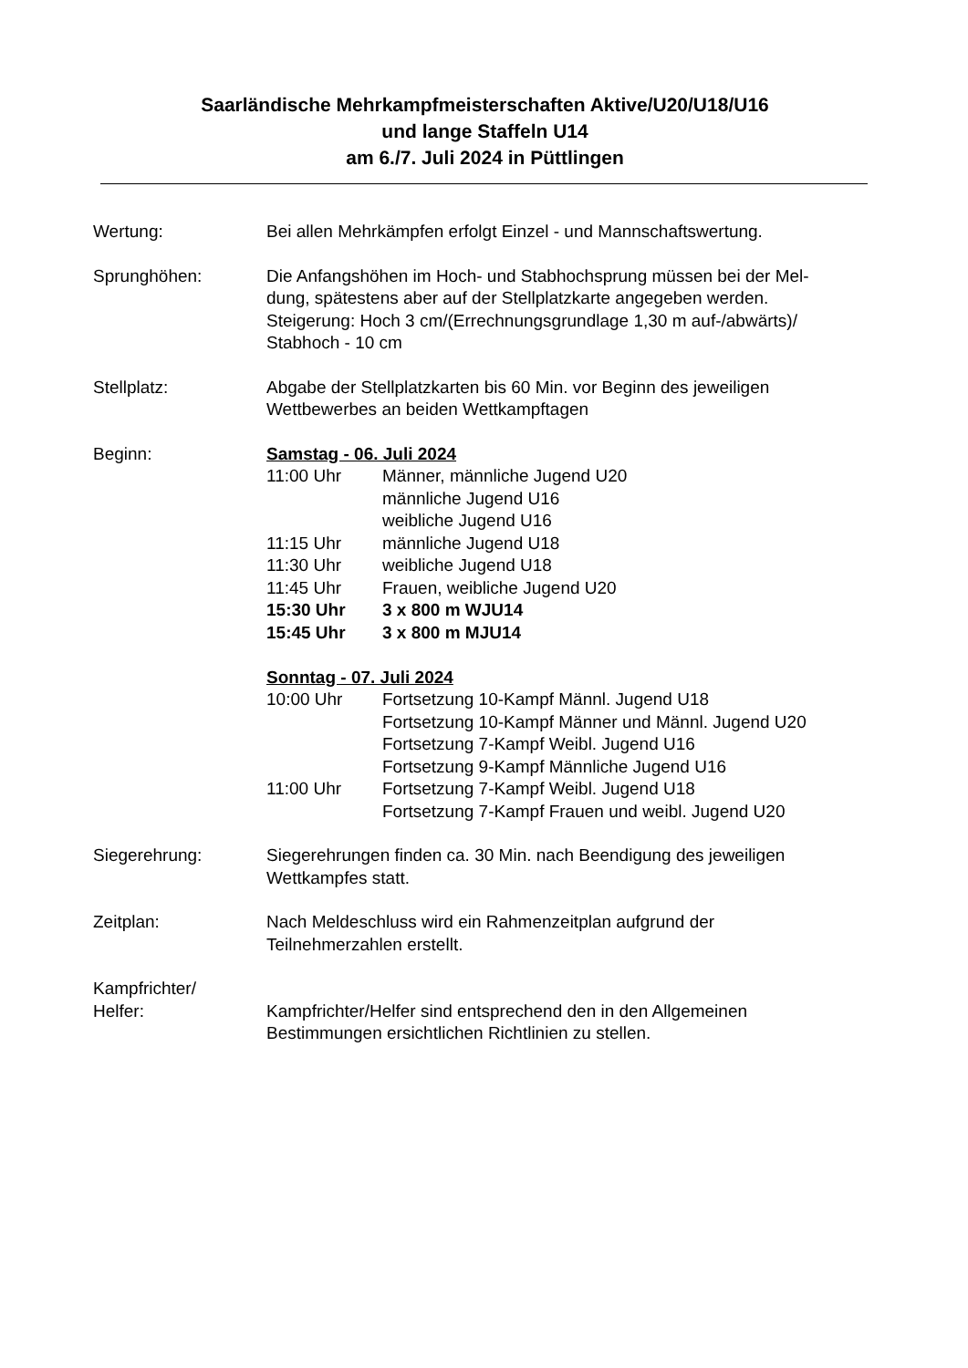Saarländische Mehrkampfmeisterschaften Aktive/U20/U18/U16
und lange Staffeln U14
am 6./7. Juli 2024 in Püttlingen
Wertung: Bei allen Mehrkämpfen erfolgt Einzel - und Mannschaftswertung.
Sprunghöhen: Die Anfangshöhen im Hoch- und Stabhochsprung müssen bei der Mel-
dung, spätestens aber auf der Stellplatzkarte angegeben werden.
Steigerung: Hoch 3 cm/(Errechnungsgrundlage 1,30 m auf-/abwärts)/
Stabhoch - 10 cm
Stellplatz: Abgabe der Stellplatzkarten bis 60 Min. vor Beginn des jeweiligen
Wettbewerbes an beiden Wettkampftagen
Beginn: Samstag - 06. Juli 2024
11:00 Uhr Männer, männliche Jugend U20
männliche Jugend U16
weibliche Jugend U16
11:15 Uhr männliche Jugend U18
11:30 Uhr weibliche Jugend U18
11:45 Uhr Frauen, weibliche Jugend U20
15:30 Uhr 3 x 800 m WJU14
15:45 Uhr 3 x 800 m MJU14
Sonntag - 07. Juli 2024
10:00 Uhr Fortsetzung 10-Kampf Männl. Jugend U18
Fortsetzung 10-Kampf Männer und Männl. Jugend U20
Fortsetzung 7-Kampf Weibl. Jugend U16
Fortsetzung 9-Kampf Männliche Jugend U16
11:00 Uhr Fortsetzung 7-Kampf Weibl. Jugend U18
Fortsetzung 7-Kampf Frauen und weibl. Jugend U20
Siegerehrung: Siegerehrungen finden ca. 30 Min. nach Beendigung des jeweiligen
Wettkampfes statt.
Zeitplan: Nach Meldeschluss wird ein Rahmenzeitplan aufgrund der
Teilnehmerzahlen erstellt.
Kampfrichter/
Helfer:
Kampfrichter/Helfer sind entsprechend den in den Allgemeinen
Bestimmungen ersichtlichen Richtlinien zu stellen.